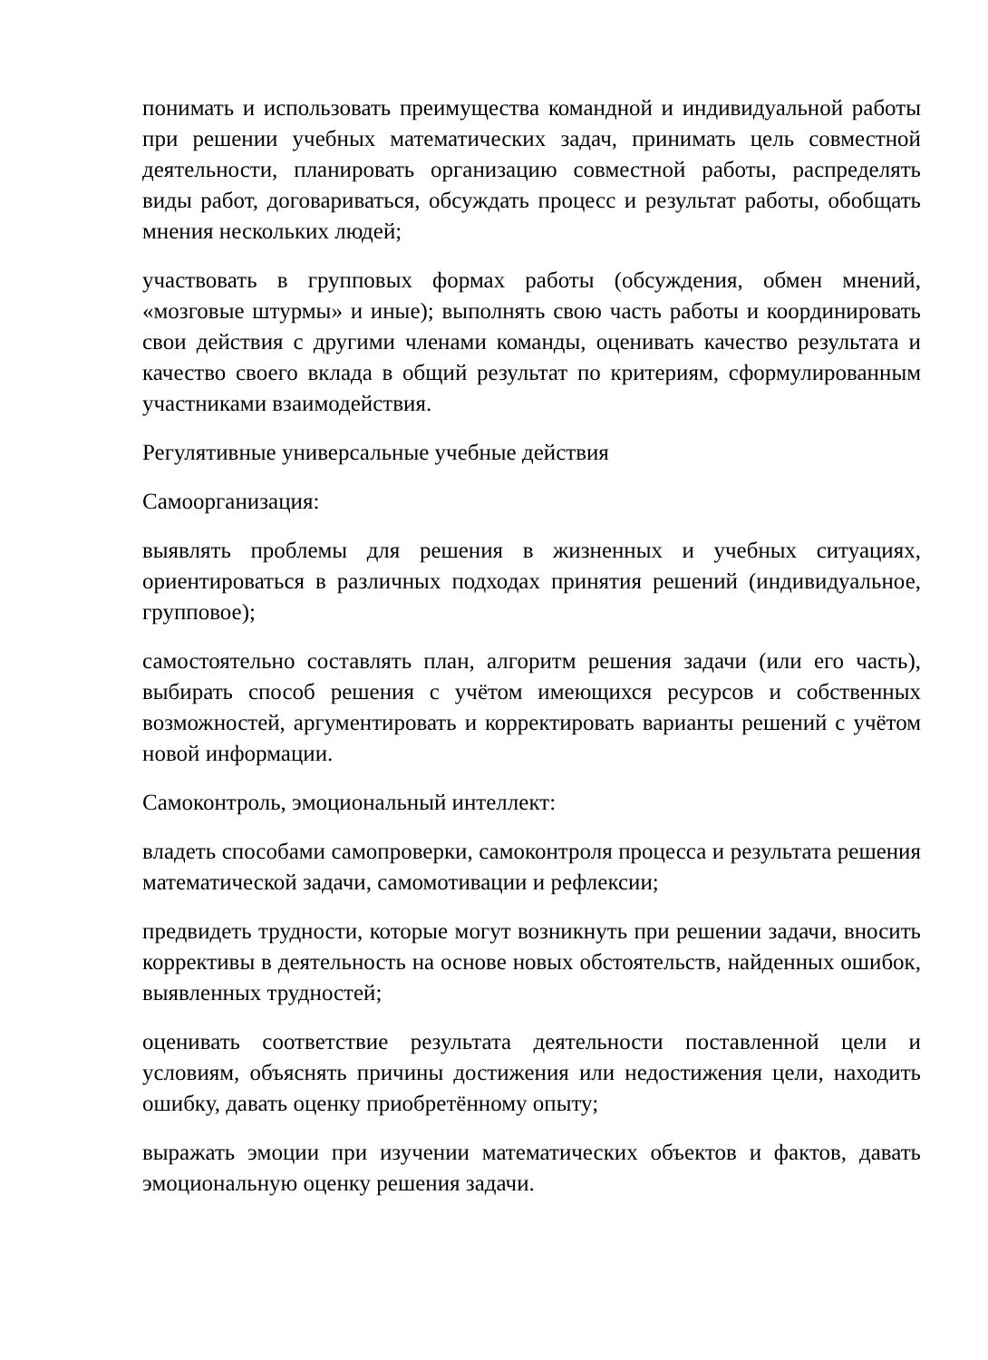понимать и использовать преимущества командной и индивидуальной работы при решении учебных математических задач, принимать цель совместной деятельности, планировать организацию совместной работы, распределять виды работ, договариваться, обсуждать процесс и результат работы, обобщать мнения нескольких людей;
участвовать в групповых формах работы (обсуждения, обмен мнений, «мозговые штурмы» и иные); выполнять свою часть работы и координировать свои действия с другими членами команды, оценивать качество результата и качество своего вклада в общий результат по критериям, сформулированным участниками взаимодействия.
Регулятивные универсальные учебные действия
Самоорганизация:
выявлять проблемы для решения в жизненных и учебных ситуациях, ориентироваться в различных подходах принятия решений (индивидуальное, групповое);
самостоятельно составлять план, алгоритм решения задачи (или его часть), выбирать способ решения с учётом имеющихся ресурсов и собственных возможностей, аргументировать и корректировать варианты решений с учётом новой информации.
Самоконтроль, эмоциональный интеллект:
владеть способами самопроверки, самоконтроля процесса и результата решения математической задачи, самомотивации и рефлексии;
предвидеть трудности, которые могут возникнуть при решении задачи, вносить коррективы в деятельность на основе новых обстоятельств, найденных ошибок, выявленных трудностей;
оценивать соответствие результата деятельности поставленной цели и условиям, объяснять причины достижения или недостижения цели, находить ошибку, давать оценку приобретённому опыту;
выражать эмоции при изучении математических объектов и фактов, давать эмоциональную оценку решения задачи.